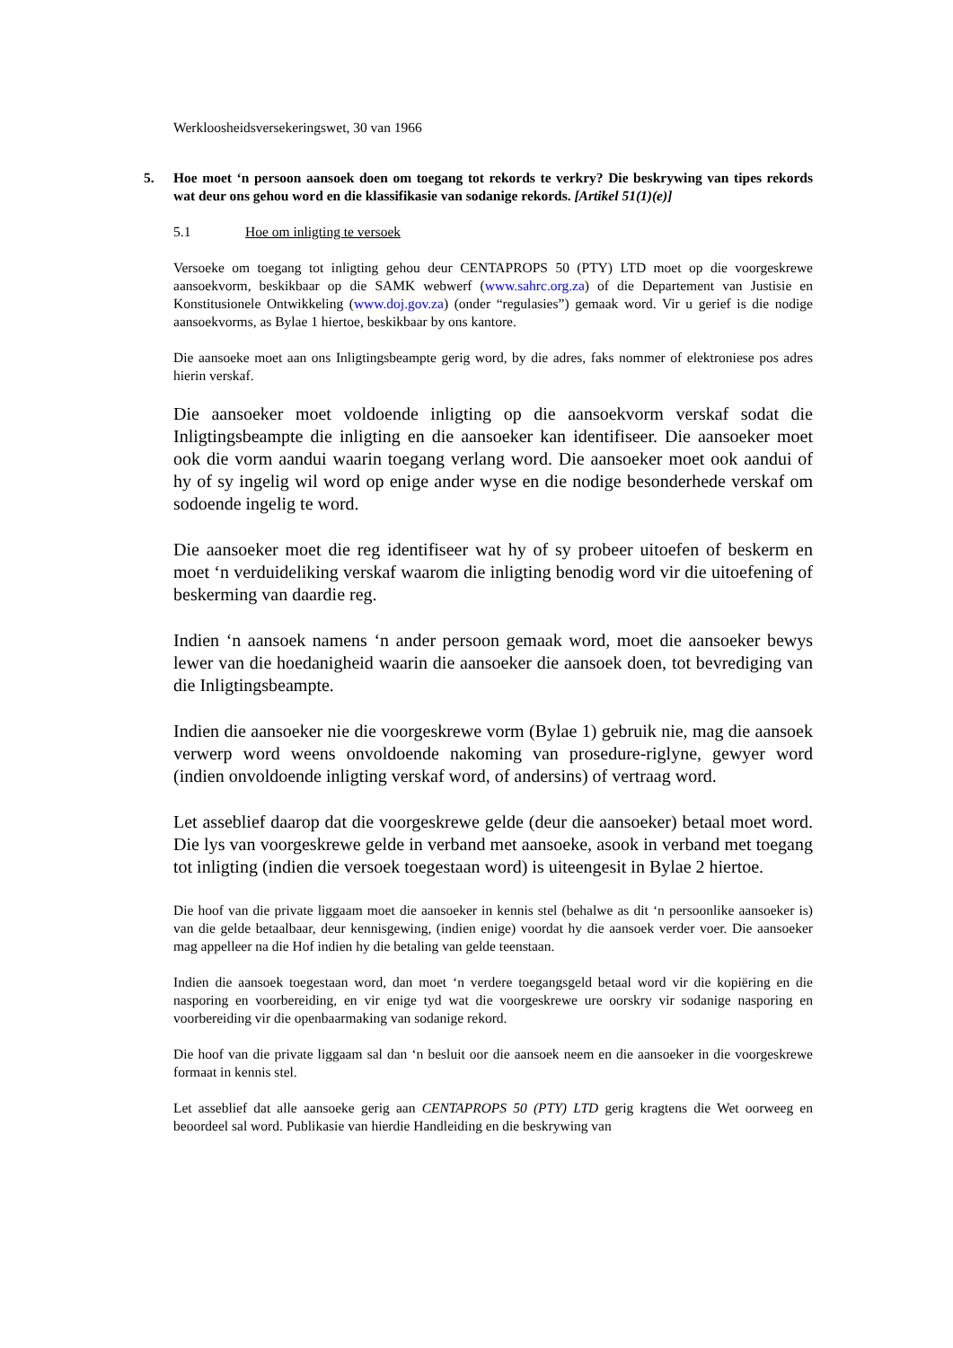Werkloosheidsversekeringswet, 30 van 1966
5. Hoe moet ‘n persoon aansoek doen om toegang tot rekords te verkry? Die beskrywing van tipes rekords wat deur ons gehou word en die klassifikasie van sodanige rekords. [Artikel 51(1)(e)]
5.1 Hoe om inligting te versoek
Versoeke om toegang tot inligting gehou deur CENTAPROPS 50 (PTY) LTD moet op die voorgeskrewe aansoekvorm, beskikbaar op die SAMK webwerf (www.sahrc.org.za) of die Departement van Justisie en Konstitusionele Ontwikkeling (www.doj.gov.za) (onder “regulasies”) gemaak word. Vir u gerief is die nodige aansoekvorms, as Bylae 1 hiertoe, beskikbaar by ons kantore.
Die aansoeke moet aan ons Inligtingsbeampte gerig word, by die adres, faks nommer of elektroniese pos adres hierin verskaf.
Die aansoeker moet voldoende inligting op die aansoekvorm verskaf sodat die Inligtingsbeampte die inligting en die aansoeker kan identifiseer. Die aansoeker moet ook die vorm aandui waarin toegang verlang word. Die aansoeker moet ook aandui of hy of sy ingelig wil word op enige ander wyse en die nodige besonderhede verskaf om sodoende ingelig te word.
Die aansoeker moet die reg identifiseer wat hy of sy probeer uitoefen of beskerm en moet ‘n verduideliking verskaf waarom die inligting benodig word vir die uitoefening of beskerming van daardie reg.
Indien ‘n aansoek namens ‘n ander persoon gemaak word, moet die aansoeker bewys lewer van die hoedanigheid waarin die aansoeker die aansoek doen, tot bevrediging van die Inligtingsbeampte.
Indien die aansoeker nie die voorgeskrewe vorm (Bylae 1) gebruik nie, mag die aansoek verwerp word weens onvoldoende nakoming van prosedure-riglyne, gewyer word (indien onvoldoende inligting verskaf word, of andersins) of vertraag word.
Let asseblief daarop dat die voorgeskrewe gelde (deur die aansoeker) betaal moet word. Die lys van voorgeskrewe gelde in verband met aansoeke, asook in verband met toegang tot inligting (indien die versoek toegestaan word) is uiteengesit in Bylae 2 hiertoe.
Die hoof van die private liggaam moet die aansoeker in kennis stel (behalwe as dit ‘n persoonlike aansoeker is) van die gelde betaalbaar, deur kennisgewing, (indien enige) voordat hy die aansoek verder voer. Die aansoeker mag appelleer na die Hof indien hy die betaling van gelde teenstaan.
Indien die aansoek toegestaan word, dan moet ‘n verdere toegangsgeld betaal word vir die kopiëring en die nasporing en voorbereiding, en vir enige tyd wat die voorgeskrewe ure oorskry vir sodanige nasporing en voorbereiding vir die openbaarmaking van sodanige rekord.
Die hoof van die private liggaam sal dan ‘n besluit oor die aansoek neem en die aansoeker in die voorgeskrewe formaat in kennis stel.
Let asseblief dat alle aansoeke gerig aan CENTAPROPS 50 (PTY) LTD gerig kragtens die Wet oorweeg en beoordeel sal word. Publikasie van hierdie Handleiding en die beskrywing van